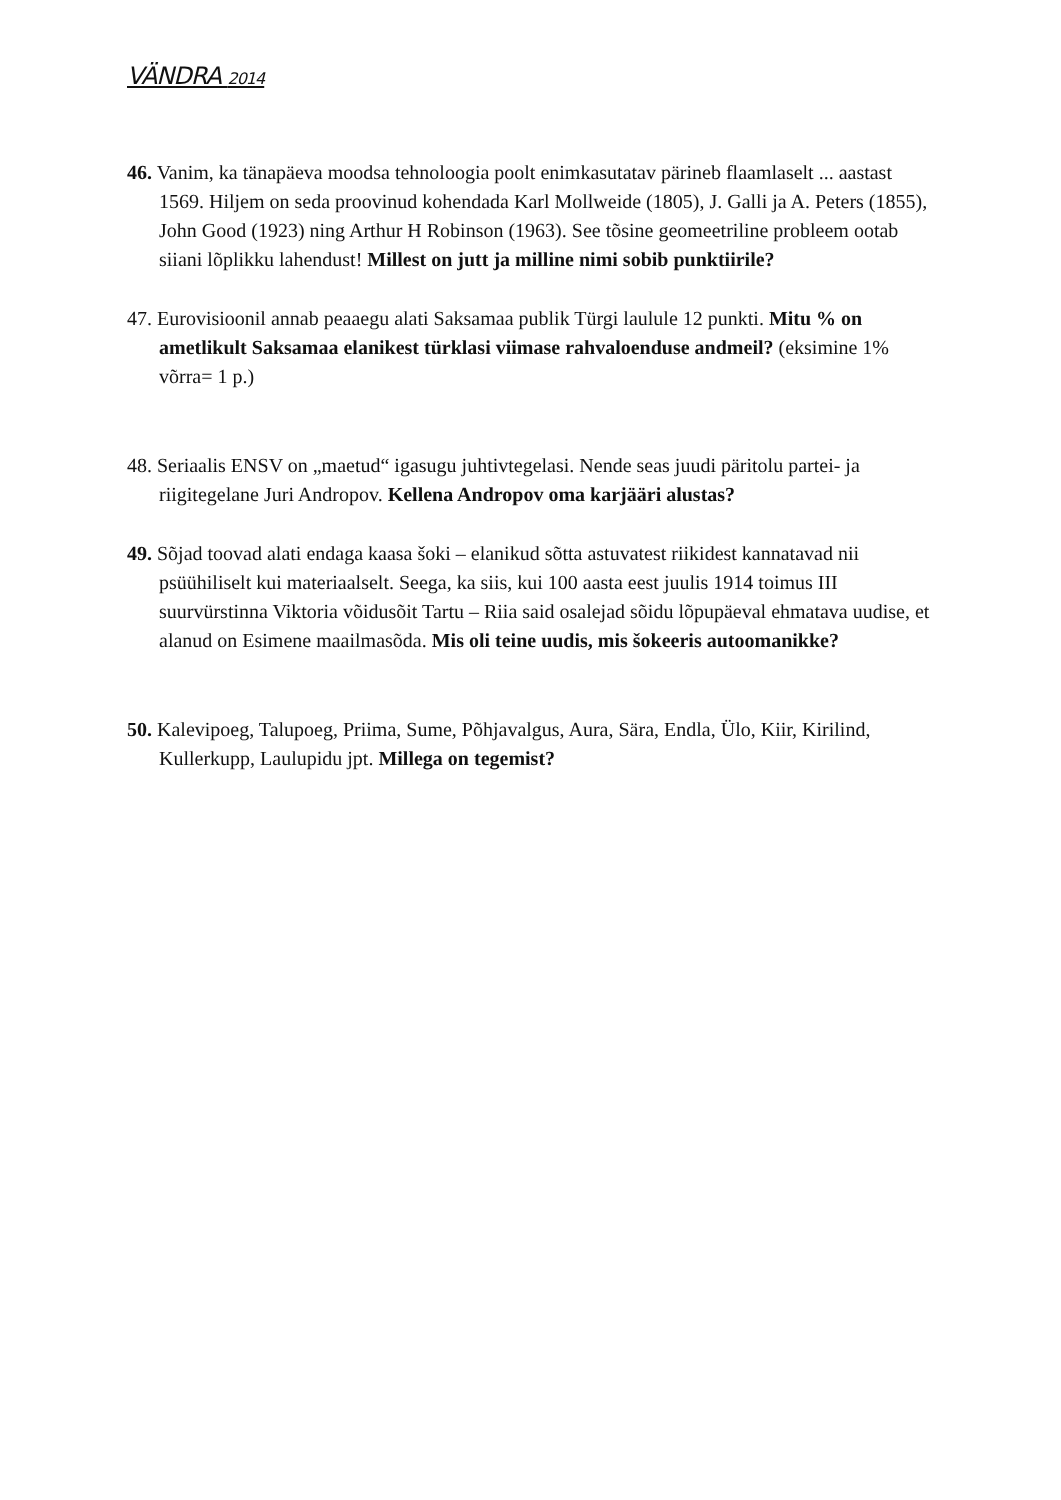VÄNDRA 2014
46. Vanim, ka tänapäeva moodsa tehnoloogia poolt enimkasutatav pärineb flaamlaselt ... aastast 1569. Hiljem on seda proovinud kohendada Karl Mollweide (1805), J. Galli ja A. Peters (1855), John Good (1923) ning Arthur H Robinson (1963). See tõsine geomeetriline probleem ootab siiani lõplikku lahendust! Millest on jutt ja milline nimi sobib punktiirile?
47. Eurovisioonil annab peaaegu alati Saksamaa publik Türgi laulule 12 punkti. Mitu % on ametlikult Saksamaa elanikest türklasi viimase rahvaloenduse andmeil? (eksimine 1% võrra= 1 p.)
48. Seriaalis ENSV on „maetud“ igasugu juhtivtegelasi. Nende seas juudi päritolu partei- ja riigitegelane Juri Andropov. Kellena Andropov oma karjääri alustas?
49. Sõjad toovad alati endaga kaasa šoki – elanikud sõtta astuvatest riikidest kannatavad nii psüühiliselt kui materiaalselt. Seega, ka siis, kui 100 aasta eest juulis 1914 toimus III suurvürstinna Viktoria võidusõit Tartu – Riia said osalejad sõidu lõpupäeval ehmatava uudise, et alanud on Esimene maailmasõda. Mis oli teine uudis, mis šokeeris autoomanikke?
50. Kalevipoeg, Talupoeg, Priima, Sume, Põhjavalgus, Aura, Särа, Endla, Ülo, Kiir, Kirilind, Kullerkupp, Laulupidu jpt. Millega on tegemist?